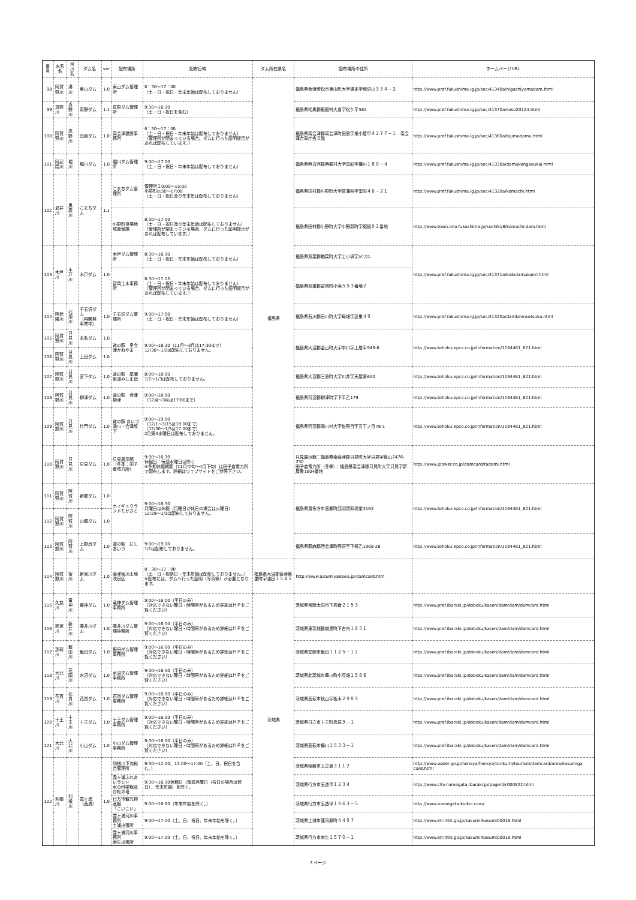| 番号 | 水系名 | 河川名 | ダム名 | ver | 配布場所 | 配布日時 | ダム所在県名 | 配布場所の住所 | ホームページURL |
| --- | --- | --- | --- | --- | --- | --- | --- | --- | --- |
| 98 | 阿賀野川 | 湯川 | 東山ダム | 1.0 | 東山ダム管理所 | 8：30～17：00 （土・日・祝日・年末年始は配布しておりません） | 福島県 | 福島県会津若松市東山町大字湯本字境沢山３３４－２ | http://www.pref.fukushima.lg.jp/sec/41340a/higashiyamadam.html |
| 99 | 真野川 | 真野川 | 真野ダム | 1.1 | 真野ダム管理所 | 9:30～16:30 （土・日・祝日を含む） | | 福島県相馬郡飯舘村大倉字松ケ平582 | http://www.pref.fukushima.lg.jp/sec/41370a/soso20124.html |
| 100 | 阿賀野川 | 高野川 | 田島ダム | 1.0 | 南会津建設事務所 | 8：30～17：00 （土・日・祝日・年末年始は配布しておりません） （管理所が閉まっている場合、ダムに行った証明提示があれば配布しています。） | | 福島県南会津郡南会津町田島字根小屋甲４２７７－１ 南会津合同庁舎３階 | http://www.pref.fukushima.lg.jp/sec/41360a/tajimadamu.html |
| 101 | 阿武隈川 | 堀川 | 堀川ダム | 1.0 | 堀川ダム管理所 | 9:00～17:00 （土・日・祝日・年末年始は配布しておりません） | | 福島県西白河郡西郷村大字真船字横川１８０－４ | http://www.pref.fukushima.lg.jp/sec/41330a/damukengakukai.html |
| 102 | 夏井川 | 黒森川 | こまちダム | 1.1 | こまちダム管理所 | 管理所１0:00～15:00 小野町8:30～17:00 （土・日・祝日及び年末年は配布しておりません） | | 福島県田村郡小野町大字菖蒲谷字堂田４６－２１ | http://www.pref.fukushima.lg.jp/sec/41320a/komachi.html |
| | | | | | 小野町役場地域整備課 | 8:30～17:00 （土・日・祝日及び年末年始は配布しておりません） （管理所が閉まっている場合、ダムに行った証明提示があれば配布しています。） | | 福島県田村郡小野町大字小野新町字舘廻９２番地 | http://www.town.ono.fukushima.jp/soshiki/8/komachi-dam.html |
| 103 | 木戸川 | 木戸川 | 木戸ダム | 1.0 | 木戸ダム管理所 | 8:30～16:30 （土・日・祝日・年末年始は配布しておりません） | | 福島県双葉郡楢葉町大字上小塙字ｼﾊﾞｿﾌ1 | http://www.pref.fukushima.lg.jp/sec/41371a/kidodamukanri.html |
| | | | | | 富岡土木事務所 | 8:30～17:15 （土・日・祝日・年末年始は配布しておりません） （管理所が閉まっている場合、ダムに行った証明提示があれば配布しています。） | | 福島県双葉郡富岡町小浜５５３番地２ | |
| 104 | 阿武隈川 | 北須川 | 千五沢ダム （再開発事業中） | 1.0 | 千五沢ダム管理所 | 9:00～17:00 （土・日・祝日・年末年始は配布しておりません） | | 福島県石川郡石川町大字母畑字辺巣４９ | http://www.pref.fukushima.lg.jp/sec/41320a/damkennsetsuka.html |
| 105 | 阿賀野川 | 只見川 | 本名ダム | 1.0 | 道の駅 奥会津かねやま | 9:00～18:30（11月～3月は17:30まで） 12/30～1/2は配布しておりません。 | | 福島県大沼郡金山町大字中川字上居平949-8 | http://www.tohoku-epco.co.jp/information/1194481_821.html |
| 106 | 阿賀野川 | 只見川 | 上田ダム | 1.0 | | | | | |
| 107 | 阿賀野川 | 只見川 | 宮下ダム | 1.0 | 道の駅 尾瀬街道みしま宿 | 8:00～18:00 1/1～1/3は配布しておりません。 | | 福島県大沼郡三島町大字川井字天屋原610 | http://www.tohoku-epco.co.jp/information/1194481_821.html |
| 108 | 阿賀野川 | 只見川 | 柳津ダム | 1.0 | 道の駅 会津柳津 | 9:00～18:00 （12月～3月は17:00まで） | | 福島県河沼郡柳津町字下平乙179 | http://www.tohoku-epco.co.jp/information/1194481_821.html |
| 109 | 阿賀野川 | 只見川 | 片門ダム | 1.0 | 道の駅 あいづ 湯川・会津坂下 | 9:00～19:00 （12/1～3/15は18:00まで） （12/30～1/3は17:00まで） 2月第3水曜日は配布しておりません。 | | 福島県河沼郡湯川村大字佐野目字五丁ノ目78-1 | http://www.tohoku-epco.co.jp/information/1194481_821.html |
| 110 | 阿賀野川 | 只見川 | 只見ダム | 1.0 | 只見展示館 （冬季：田子倉電力所） | 9:00～16:30 休館日：毎週水曜日は除く ※冬期休館期間（11月中旬～4月下旬）は田子倉電力所で配布します。詳細はウェブサイトをご参照下さい。 | | 只見展示館：福島県南会津郡只見町大字只見字後山2476-230 田子倉電力所（冬季）：福島県南会津郡只見町大字只見字新屋敷1604番地 | http://www.jpower.co.jp/damcard/tadami.html |
| 111 | 阿賀野川 | 阿賀川 | 新郷ダム | 1.0 | カイギュウランドたかさと | 9:00～16:30 月曜日は休館（月曜日が休日の場合は火曜日） 12/29～1/3は配布しておりません。 | | 福島県喜多方市高郷町西羽賀和尚堂3163 | http://www.tohoku-epco.co.jp/information/1194481_821.html |
| 112 | 阿賀野川 | 阿賀川 | 山郷ダム | 1.0 | | | | | |
| 113 | 阿賀野川 | 阿賀川 | 上野尻ダム | 1.0 | 道の駅 にしあいづ | 9:00～19:00 1/1は配布しておりません。 | | 福島県耶麻郡西会津町野沢字下條乙1969-26 | http://www.tohoku-epco.co.jp/information/1194481_821.html |
| 114 | 阿賀野川 | 宮川 | 新宮川ダム | 1.0 | 会津宮川土地改良区 | 8：30～17：00 （土・日・祝祭日・年末年始は配布しておりません。） ※配布には、ダムへ行った証明（写真等）が必要となります。 | 福島県大沼郡会津美里町字油田１５４５ | http://www.aizumiyakawa.jp/damcard.htm | |
| 115 | 久慈川 | 竜神川 | 竜神ダム | 1.0 | 竜神ダム管理事務所 | 9:00～16:00（平日のみ） （対応できない曜日・時間帯があるため詳細はＨＰをご覧ください） | 茨城県 | 茨城県常陸太田市下高倉２１５３ | http://www.pref.ibaraki.jp/doboku/kasen/dam/dam/damcard.html |
| 116 | 那珂川 | 藤井川 | 藤井川ダム | 1.0 | 藤井川ダム管理事務所 | 9:00～16:00（平日のみ） （対応できない曜日・時間帯があるため詳細はＨＰをご覧ください） | | 茨城県東茨城郡城里町下古内１８３１ | http://www.pref.ibaraki.jp/doboku/kasen/dam/dam/damcard.html |
| 117 | 那珂川 | 飯田川 | 飯田ダム | 1.0 | 飯田ダム管理事務所 | 9:00～16:00（平日のみ） （対応できない曜日・時間帯があるため詳細はＨＰをご覧ください） | | 茨城県笠間市飯田１１２５－１２ | http://www.pref.ibaraki.jp/doboku/kasen/dam/dam/damcard.html |
| 118 | 大北川 | 花園川 | 水沼ダム | 1.0 | 水沼ダム管理事務所 | 9:00～16:00（平日のみ） （対応できない曜日・時間帯があるため詳細はＨＰをご覧ください） | | 茨城県北茨城市華川町小豆畑１５８６ | http://www.pref.ibaraki.jp/doboku/kasen/dam/dam/damcard.html |
| 119 | 花貫川 | 花貫川 | 花貫ダム | 1.0 | 花貫ダム管理事務所 | 9:00～16:00（平日のみ） （対応できない曜日・時間帯があるため詳細はＨＰをご覧ください） | | 茨城県高萩市秋山字板木２９８９ | http://www.pref.ibaraki.jp/doboku/kasen/dam/dam/damcard.html |
| 120 | 十王川 | 十王川 | 十王ダム | 1.0 | 十王ダム管理事務所 | 9:00～16:00（平日のみ） （対応できない曜日・時間帯があるため詳細はＨＰをご覧ください） | | 茨城県日立市十王町高原９－１ | http://www.pref.ibaraki.jp/doboku/kasen/dam/dam/damcard.html |
| 121 | 大北川 | 大北川 | 小山ダム | 1.0 | 小山ダム管理事務所 | 9:00～16:00（平日のみ） （対応できない曜日・時間帯があるため詳細はＨＰをご覧ください） | | 茨城県高萩市横川１５３３－１ | http://www.pref.ibaraki.jp/doboku/kasen/dam/dam/damcard.html |
| 122 | 利根川 | 利根川 | 霞ヶ浦（西浦） | 1.0 | 利根川下流総合管理所 | 9:30～12:00、13:00～17:00（土、日、祝日を含む。） | | 茨城県稲敷市上之島３１１２ | http://www.water.go.jp/honsya/honsya/torikumi/tourism/damcard/area/kasumiga card.html |
| | | | | | 霞ヶ浦ふれあいランド 水の科学館及び虹の塔 | 9:30～16:30休館日（毎週月曜日（祝日の場合は翌日）、年末年始）を除く。 | | 茨城県行方市玉造甲１２３４ | http://www.city.namegata.ibaraki.jp/page/dir000922.html |
| | | | | | 行方市観光物産館 「こいこい」 | 9:00～18:00（年末年始を除く。） | | 茨城県行方市玉造甲１９６３－５ | http://www.namegata-koikoi.com/ |
| | | | | | 霞ヶ浦河川事務所 土浦出張所 | 9:00～17:00（土、日、祝日、年末年始を除く。） | | 茨城県土浦市蓮河原町４４９７ | http://www.ktr.mlit.go.jp/kasumi/kasumi00016.html |
| | | | | | 霞ヶ浦河川事務所 麻生出張所 | 9:00～17:00（土、日、祝日、年末年始を除く。） | | 茨城県行方市麻生１５７０－１ | http://www.ktr.mlit.go.jp/kasumi/kasumi00016.html |
7 ページ